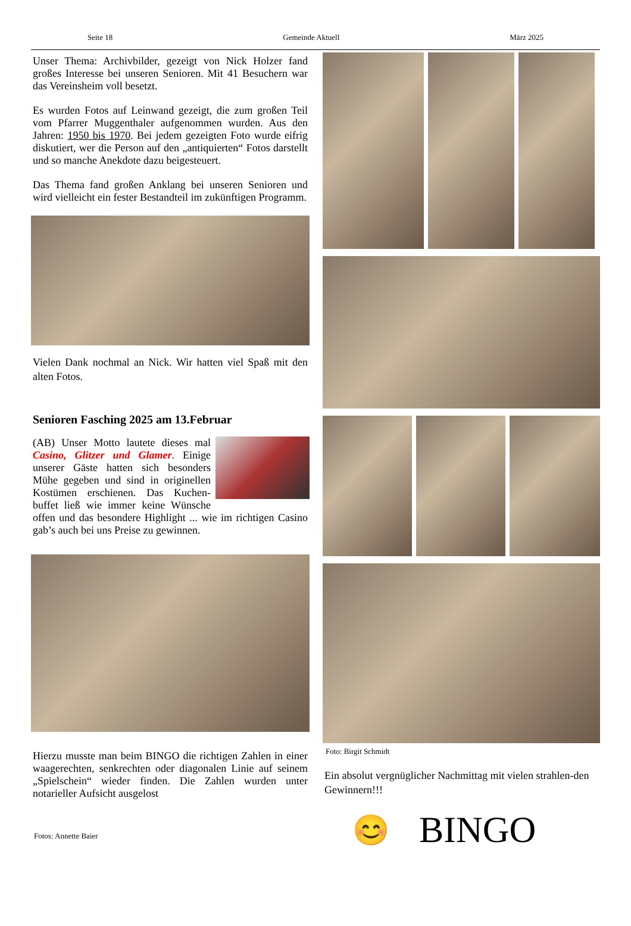Seite 18 Gemeinde Aktuell März 2025
Unser Thema: Archivbilder, gezeigt von Nick Holzer fand großes Interesse bei unseren Senioren. Mit 41 Besuchern war das Vereinsheim voll besetzt.
Es wurden Fotos auf Leinwand gezeigt, die zum großen Teil vom Pfarrer Muggenthaler aufgenommen wurden. Aus den Jahren: 1950 bis 1970. Bei jedem gezeigten Foto wurde eifrig diskutiert, wer die Person auf den „antiquierten“ Fotos darstellt und so manche Anekdote dazu beigesteuert.
Das Thema fand großen Anklang bei unseren Senioren und wird vielleicht ein fester Bestandteil im zukünftigen Programm.
Vielen Dank nochmal an Nick. Wir hatten viel Spaß mit den alten Fotos.
Senioren Fasching 2025 am 13.Februar
(AB) Unser Motto lautete dieses mal Casino, Glitzer und Glamer. Einige unserer Gäste hatten sich besonders Mühe gegeben und sind in originellen Kostümen erschienen. Das Kuchen-buffet ließ wie immer keine Wünsche offen und das besondere Highlight ... wie im richtigen Casino gab’s auch bei uns Preise zu gewinnen.
Hierzu musste man beim BINGO die richtigen Zahlen in einer waagerechten, senkrechten oder diagonalen Linie auf seinem „Spielschein“ wieder finden. Die Zahlen wurden unter notarieller Aufsicht ausgelost
Fotos: Annette Baier
Foto: Birgit Schmidt
Ein absolut vergnüglicher Nachmittag mit vielen strahlen-den Gewinnern!!!
😊 BINGO